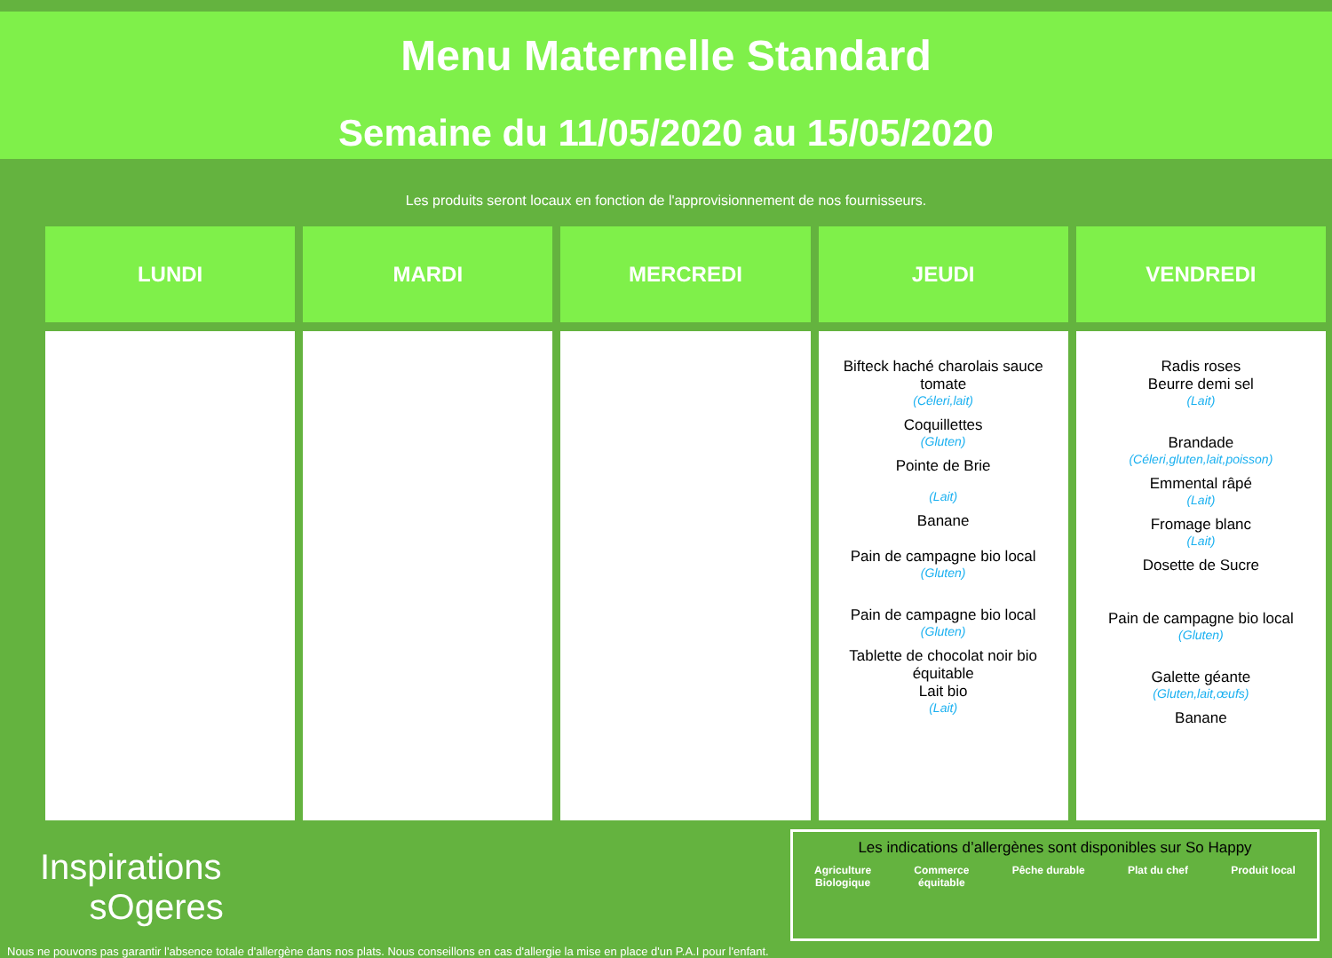Menu Maternelle Standard
Semaine du 11/05/2020 au 15/05/2020
Les produits seront locaux en fonction de l'approvisionnement de nos fournisseurs.
| LUNDI | MARDI | MERCREDI | JEUDI | VENDREDI |
| --- | --- | --- | --- | --- |
| | | | Bifteck haché charolais sauce tomate (Céleri,lait) Coquillettes (Gluten) Pointe de Brie (Lait) Banane Pain de campagne bio local (Gluten) Pain de campagne bio local (Gluten) Tablette de chocolat noir bio équitable Lait bio (Lait) | Radis roses Beurre demi sel (Lait) Brandade (Céleri,gluten,lait,poisson) Emmental râpé (Lait) Fromage blanc (Lait) Dosette de Sucre Pain de campagne bio local (Gluten) Galette géante (Gluten,lait,œufs) Banane |
Inspirations
sOgeres
Nous ne pouvons pas garantir l'absence totale d'allergène dans nos plats. Nous conseillons en cas d'allergie la mise en place d'un P.A.I pour l'enfant.
Les indications d’allergènes sont disponibles sur So Happy
Agriculture
Biologique Commerce
équitable Pêche durable Plat du chef Produit local